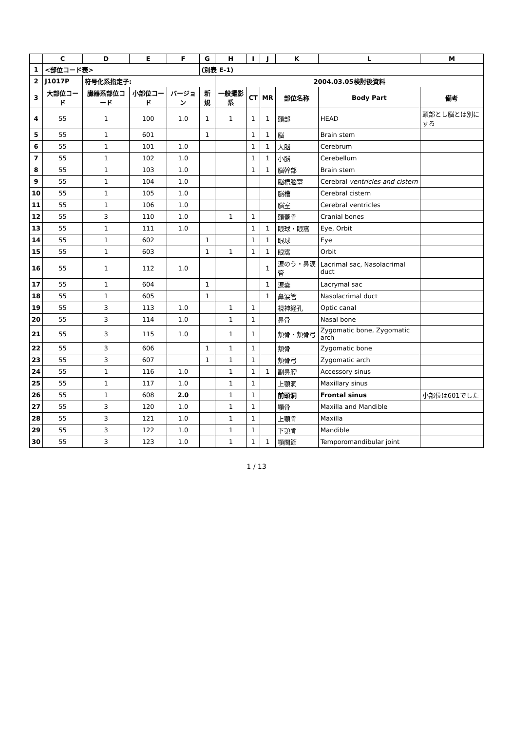| | C | D | E | F | G | H | I | J | K | L | M |
| --- | --- | --- | --- | --- | --- | --- | --- | --- | --- | --- | --- |
| 1 | <部位コード表> | | | | (別表 E-1) | | | | | | |
| 2 | J1017P | 符号化系指定子: | | | | 2004.03.05検討後資料 | | | | | |
| 3 | 大部位コード | 臓器系部位コード | 小部位コード | バージョン | 新規 | 一般撮影系 | CT | MR | 部位名称 | Body Part | 備考 |
| 4 | 55 | 1 | 100 | 1.0 | 1 | 1 | 1 | 1 | 頭部 | HEAD | 頭部とし脳とは別にする |
| 5 | 55 | 1 | 601 | | 1 | | 1 | 1 | 脳 | Brain stem | |
| 6 | 55 | 1 | 101 | 1.0 | | | 1 | 1 | 大脳 | Cerebrum | |
| 7 | 55 | 1 | 102 | 1.0 | | | 1 | 1 | 小脳 | Cerebellum | |
| 8 | 55 | 1 | 103 | 1.0 | | | 1 | 1 | 脳幹部 | Brain stem | |
| 9 | 55 | 1 | 104 | 1.0 | | | | | 脳槽脳室 | Cerebral ventricles and cistern | |
| 10 | 55 | 1 | 105 | 1.0 | | | | | 脳槽 | Cerebral cistern | |
| 11 | 55 | 1 | 106 | 1.0 | | | | | 脳室 | Cerebral ventricles | |
| 12 | 55 | 3 | 110 | 1.0 | | 1 | 1 | | 頭蓋骨 | Cranial bones | |
| 13 | 55 | 1 | 111 | 1.0 | | | 1 | 1 | 眼球・眼窩 | Eye, Orbit | |
| 14 | 55 | 1 | 602 | | 1 | | 1 | 1 | 眼球 | Eye | |
| 15 | 55 | 1 | 603 | | 1 | 1 | 1 | 1 | 眼窩 | Orbit | |
| 16 | 55 | 1 | 112 | 1.0 | | | | 1 | 涙のう・鼻涙管 | Lacrimal sac, Nasolacrimal duct | |
| 17 | 55 | 1 | 604 | | 1 | | | 1 | 涙嚢 | Lacrymal sac | |
| 18 | 55 | 1 | 605 | | 1 | | | 1 | 鼻涙管 | Nasolacrimal duct | |
| 19 | 55 | 3 | 113 | 1.0 | | 1 | 1 | | 視神経孔 | Optic canal | |
| 20 | 55 | 3 | 114 | 1.0 | | 1 | 1 | | 鼻骨 | Nasal bone | |
| 21 | 55 | 3 | 115 | 1.0 | | 1 | 1 | | 頬骨・頬骨弓 | Zygomatic bone, Zygomatic arch | |
| 22 | 55 | 3 | 606 | | 1 | 1 | 1 | | 頬骨 | Zygomatic bone | |
| 23 | 55 | 3 | 607 | | 1 | 1 | 1 | | 頬骨弓 | Zygomatic arch | |
| 24 | 55 | 1 | 116 | 1.0 | | 1 | 1 | 1 | 副鼻腔 | Accessory sinus | |
| 25 | 55 | 1 | 117 | 1.0 | | 1 | 1 | | 上顎洞 | Maxillary sinus | |
| 26 | 55 | 1 | 608 | 2.0 | | 1 | 1 | | 前頭洞 | Frontal sinus | 小部位は601でした |
| 27 | 55 | 3 | 120 | 1.0 | | 1 | 1 | | 顎骨 | Maxilla and Mandible | |
| 28 | 55 | 3 | 121 | 1.0 | | 1 | 1 | | 上顎骨 | Maxilla | |
| 29 | 55 | 3 | 122 | 1.0 | | 1 | 1 | | 下顎骨 | Mandible | |
| 30 | 55 | 3 | 123 | 1.0 | | 1 | 1 | 1 | 顎関節 | Temporomandibular joint | |
1 / 13